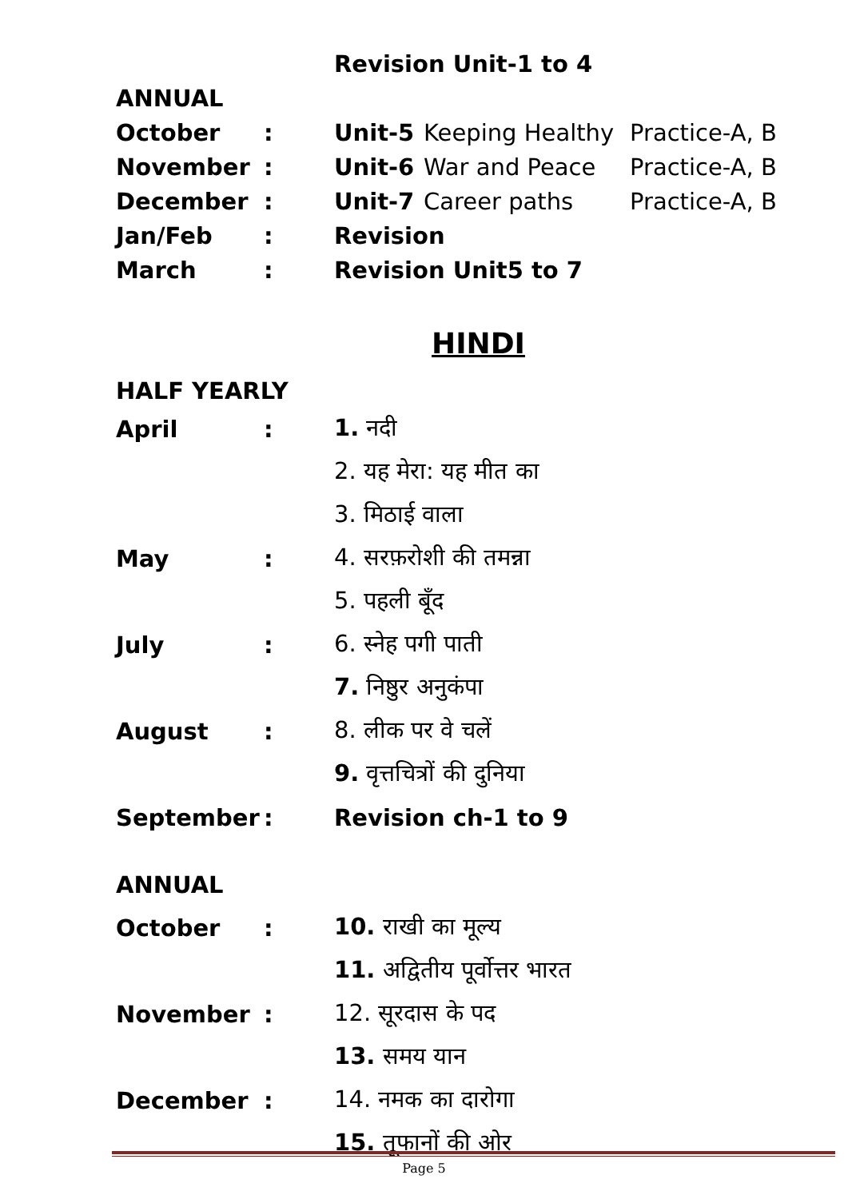Revision Unit-1 to 4
ANNUAL
October: Unit-5 Keeping Healthy Practice-A, B
November: Unit-6 War and Peace Practice-A, B
December: Unit-7 Career paths Practice-A, B
Jan/Feb: Revision
March: Revision Unit5 to 7
HINDI
HALF YEARLY
April: 1. नदी
2. यह मेरा: यह मीत का
3. मिठाई वाला
May: 4. सरफ़रोशी की तमन्ना
5. पहली बूँद
July: 6. स्नेह पगी पाती
7. निष्ठुर अनुकंपा
August: 8. लीक पर वे चलें
9. वृत्तचित्रों की दुनिया
September: Revision ch-1 to 9
ANNUAL
October: 10. राखी का मूल्य
11. अद्वितीय पूर्वोत्तर भारत
November: 12. सूरदास के पद
13. समय यान
December: 14. नमक का दारोगा
15. तूफानों की ओर
Page 5